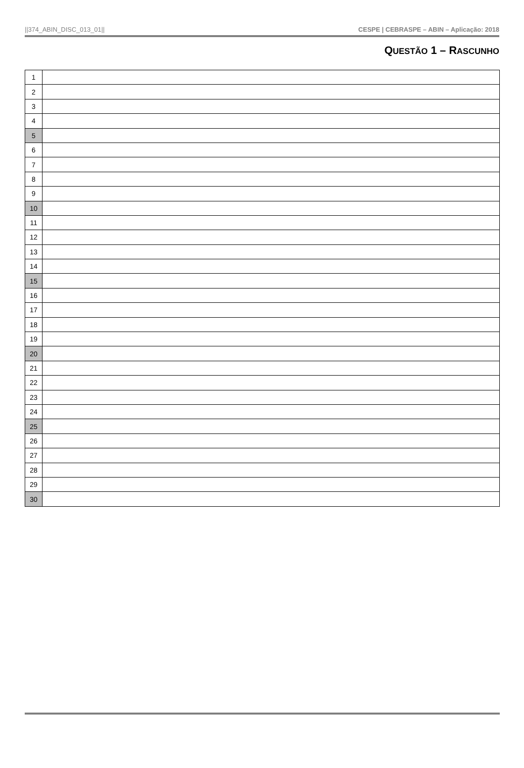||374_ABIN_DISC_013_01|| CESPE | CEBRASPE – ABIN – Aplicação: 2018
QUESTÃO 1 – RASCUNHO
| 1 | |
| 2 | |
| 3 | |
| 4 | |
| 5 | |
| 6 | |
| 7 | |
| 8 | |
| 9 | |
| 10 | |
| 11 | |
| 12 | |
| 13 | |
| 14 | |
| 15 | |
| 16 | |
| 17 | |
| 18 | |
| 19 | |
| 20 | |
| 21 | |
| 22 | |
| 23 | |
| 24 | |
| 25 | |
| 26 | |
| 27 | |
| 28 | |
| 29 | |
| 30 | |